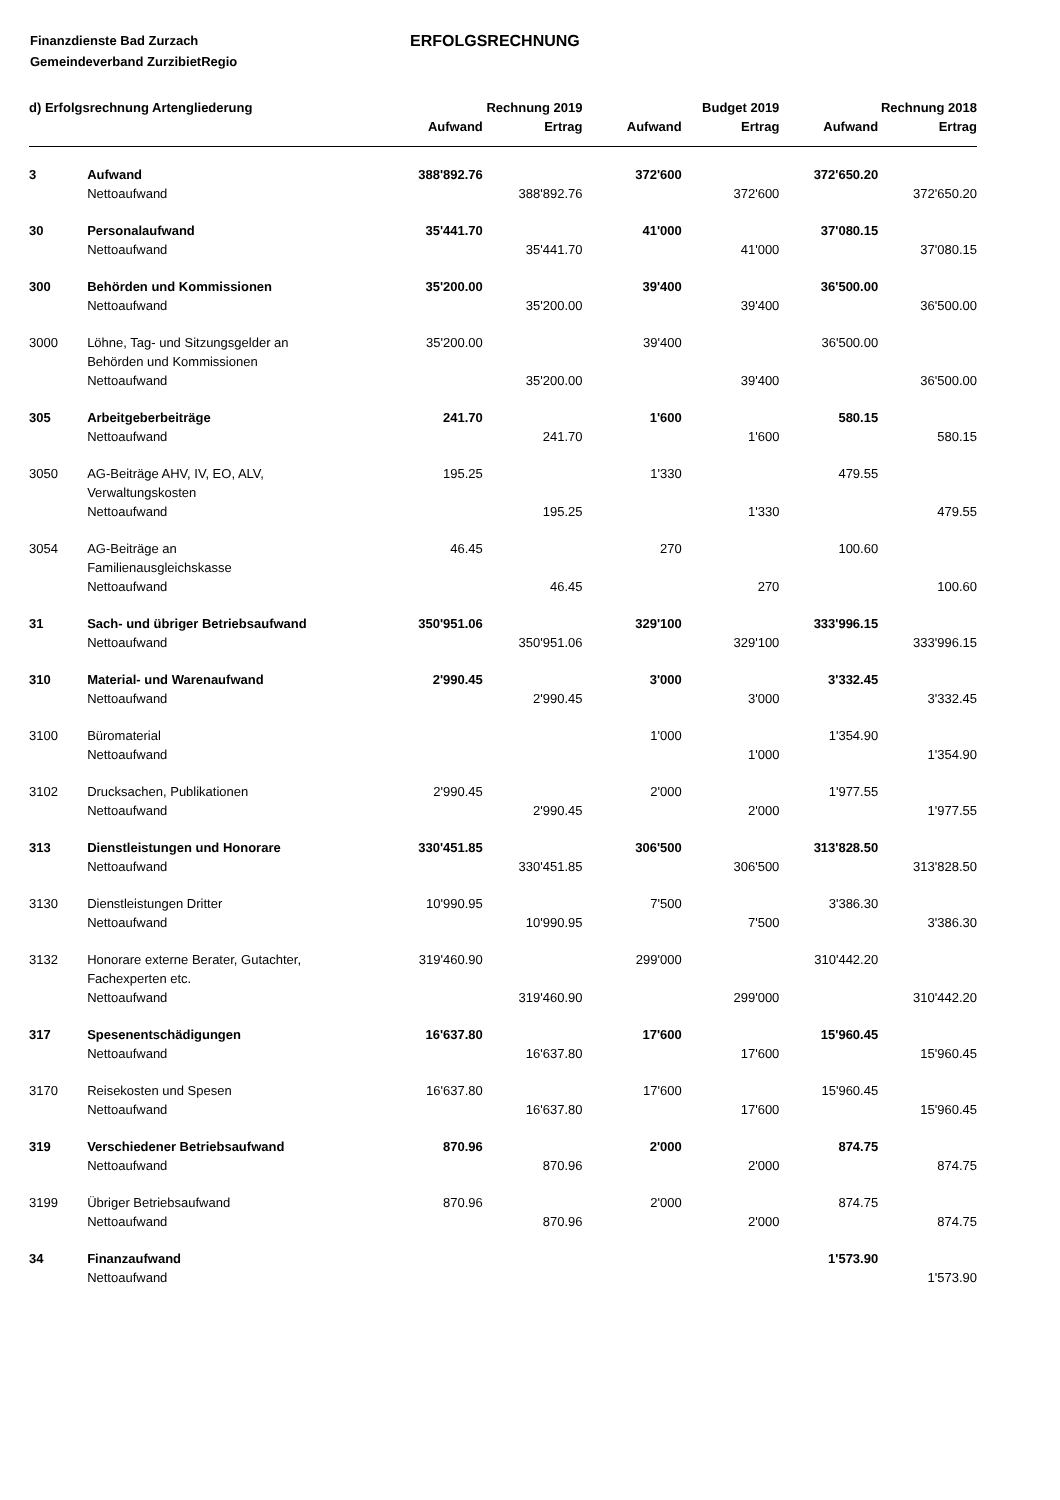Finanzdienste Bad Zurzach
Gemeindeverband ZurzibietRegio
ERFOLGSRECHNUNG
| d) Erfolgsrechnung Artengliederung | | Rechnung 2019 | | Budget 2019 | | Rechnung 2018 | |
| --- | --- | --- | --- | --- | --- | --- | --- |
| | | Aufwand | Ertrag | Aufwand | Ertrag | Aufwand | Ertrag |
| 3 | Aufwand | 388'892.76 | | 372'600 | | 372'650.20 | |
| | Nettoaufwand | | 388'892.76 | | 372'600 | | 372'650.20 |
| 30 | Personalaufwand | 35'441.70 | | 41'000 | | 37'080.15 | |
| | Nettoaufwand | | 35'441.70 | | 41'000 | | 37'080.15 |
| 300 | Behörden und Kommissionen | 35'200.00 | | 39'400 | | 36'500.00 | |
| | Nettoaufwand | | 35'200.00 | | 39'400 | | 36'500.00 |
| 3000 | Löhne, Tag- und Sitzungsgelder an Behörden und Kommissionen | 35'200.00 | | 39'400 | | 36'500.00 | |
| | Nettoaufwand | | 35'200.00 | | 39'400 | | 36'500.00 |
| 305 | Arbeitgeberbeiträge | 241.70 | | 1'600 | | 580.15 | |
| | Nettoaufwand | | 241.70 | | 1'600 | | 580.15 |
| 3050 | AG-Beiträge AHV, IV, EO, ALV, Verwaltungskosten | 195.25 | | 1'330 | | 479.55 | |
| | Nettoaufwand | | 195.25 | | 1'330 | | 479.55 |
| 3054 | AG-Beiträge an Familienausgleichskasse | 46.45 | | 270 | | 100.60 | |
| | Nettoaufwand | | 46.45 | | 270 | | 100.60 |
| 31 | Sach- und übriger Betriebsaufwand | 350'951.06 | | 329'100 | | 333'996.15 | |
| | Nettoaufwand | | 350'951.06 | | 329'100 | | 333'996.15 |
| 310 | Material- und Warenaufwand | 2'990.45 | | 3'000 | | 3'332.45 | |
| | Nettoaufwand | | 2'990.45 | | 3'000 | | 3'332.45 |
| 3100 | Büromaterial | | | 1'000 | | 1'354.90 | |
| | Nettoaufwand | | | | 1'000 | | 1'354.90 |
| 3102 | Drucksachen, Publikationen | 2'990.45 | | 2'000 | | 1'977.55 | |
| | Nettoaufwand | | 2'990.45 | | 2'000 | | 1'977.55 |
| 313 | Dienstleistungen und Honorare | 330'451.85 | | 306'500 | | 313'828.50 | |
| | Nettoaufwand | | 330'451.85 | | 306'500 | | 313'828.50 |
| 3130 | Dienstleistungen Dritter | 10'990.95 | | 7'500 | | 3'386.30 | |
| | Nettoaufwand | | 10'990.95 | | 7'500 | | 3'386.30 |
| 3132 | Honorare externe Berater, Gutachter, Fachexperten etc. | 319'460.90 | | 299'000 | | 310'442.20 | |
| | Nettoaufwand | | 319'460.90 | | 299'000 | | 310'442.20 |
| 317 | Spesenentschädigungen | 16'637.80 | | 17'600 | | 15'960.45 | |
| | Nettoaufwand | | 16'637.80 | | 17'600 | | 15'960.45 |
| 3170 | Reisekosten und Spesen | 16'637.80 | | 17'600 | | 15'960.45 | |
| | Nettoaufwand | | 16'637.80 | | 17'600 | | 15'960.45 |
| 319 | Verschiedener Betriebsaufwand | 870.96 | | 2'000 | | 874.75 | |
| | Nettoaufwand | | 870.96 | | 2'000 | | 874.75 |
| 3199 | Übriger Betriebsaufwand | 870.96 | | 2'000 | | 874.75 | |
| | Nettoaufwand | | 870.96 | | 2'000 | | 874.75 |
| 34 | Finanzaufwand | | | | | 1'573.90 | |
| | Nettoaufwand | | | | | | 1'573.90 |